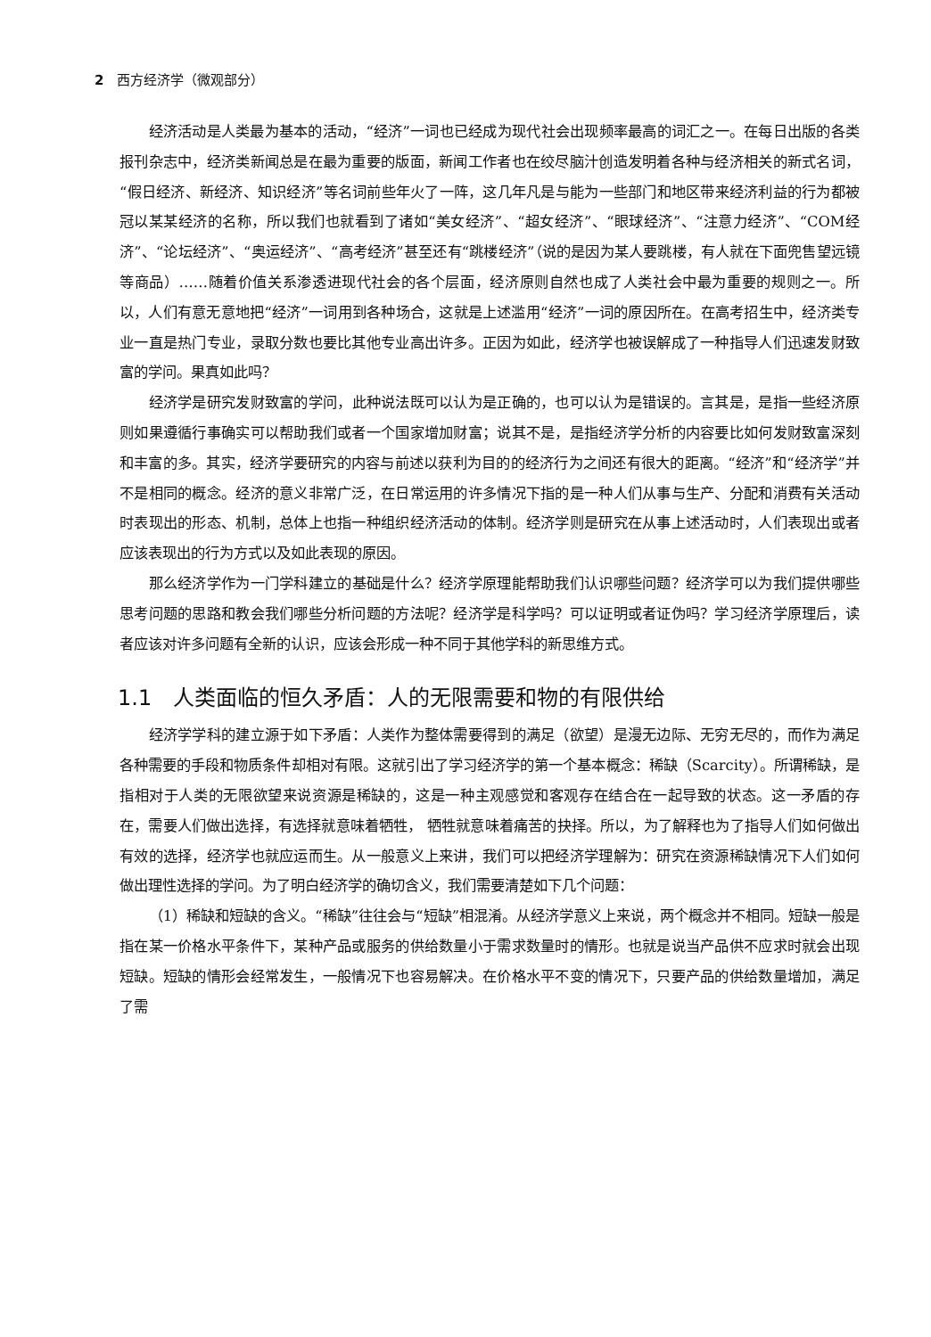2 西方经济学（微观部分）
经济活动是人类最为基本的活动，“经济”一词也已经成为现代社会出现频率最高的词汇之一。在每日出版的各类报刊杂志中，经济类新闻总是在最为重要的版面，新闻工作者也在绞尽脑汁创造发明着各种与经济相关的新式名词，“假日经济、新经济、知识经济”等名词前些年火了一阵，这几年凡是与能为一些部门和地区带来经济利益的行为都被冠以某某经济的名称，所以我们也就看到了诸如“美女经济”、“超女经济”、“眼球经济”、“注意力经济”、“COM经济”、“论坛经济”、“奥运经济”、“高考经济”甚至还有“跳楼经济”（说的是因为某人要跳楼，有人就在下面兜售望远镜等商品）……随着价值关系渗透进现代社会的各个层面，经济原则自然也成了人类社会中最为重要的规则之一。所以，人们有意无意地把“经济”一词用到各种场合，这就是上述滥用“经济”一词的原因所在。在高考招生中，经济类专业一直是热门专业，录取分数也要比其他专业高出许多。正因为如此，经济学也被误解成了一种指导人们迅速发财致富的学问。果真如此吗？
经济学是研究发财致富的学问，此种说法既可以认为是正确的，也可以认为是错误的。言其是，是指一些经济原则如果遵循行事确实可以帮助我们或者一个国家增加财富；说其不是，是指经济学分析的内容要比如何发财致富深刻和丰富的多。其实，经济学要研究的内容与前述以获利为目的的经济行为之间还有很大的距离。“经济”和“经济学”并不是相同的概念。经济的意义非常广泛，在日常运用的许多情况下指的是一种人们从事与生产、分配和消费有关活动时表现出的形态、机制，总体上也指一种组织经济活动的体制。经济学则是研究在从事上述活动时，人们表现出或者应该表现出的行为方式以及如此表现的原因。
那么经济学作为一门学科建立的基础是什么？经济学原理能帮助我们认识哪些问题？经济学可以为我们提供哪些思考问题的思路和教会我们哪些分析问题的方法呢？经济学是科学吗？可以证明或者证伪吗？学习经济学原理后，读者应该对许多问题有全新的认识，应该会形成一种不同于其他学科的新思维方式。
1.1　人类面临的恒久矛盾：人的无限需要和物的有限供给
经济学学科的建立源于如下矛盾：人类作为整体需要得到的满足（欲望）是漫无边际、无穷无尽的，而作为满足各种需要的手段和物质条件却相对有限。这就引出了学习经济学的第一个基本概念：稀缺（Scarcity）。所谓稀缺，是指相对于人类的无限欲望来说资源是稀缺的，这是一种主观感觉和客观存在结合在一起导致的状态。这一矛盾的存在，需要人们做出选择，有选择就意味着牺牲， 牺牲就意味着痛苦的抉择。所以，为了解释也为了指导人们如何做出有效的选择，经济学也就应运而生。从一般意义上来讲，我们可以把经济学理解为：研究在资源稀缺情况下人们如何做出理性选择的学问。为了明白经济学的确切含义，我们需要清楚如下几个问题：
（1）稀缺和短缺的含义。“稀缺”往往会与“短缺”相混淆。从经济学意义上来说，两个概念并不相同。短缺一般是指在某一价格水平条件下，某种产品或服务的供给数量小于需求数量时的情形。也就是说当产品供不应求时就会出现短缺。短缺的情形会经常发生，一般情况下也容易解决。在价格水平不变的情况下，只要产品的供给数量增加，满足了需